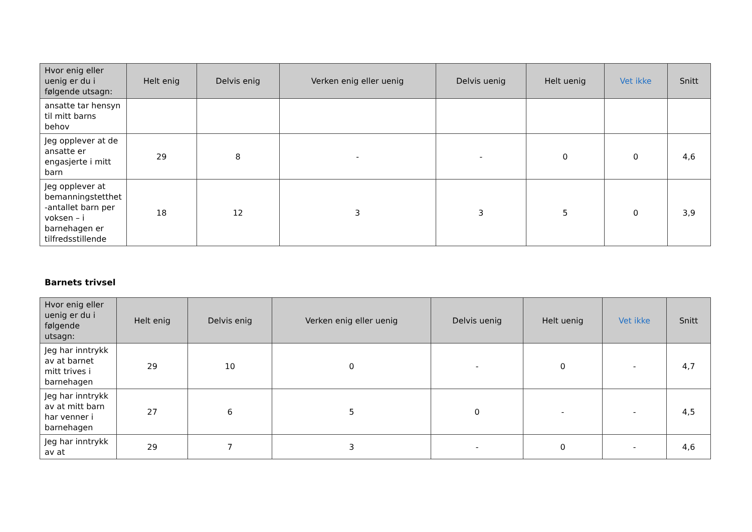| Hvor enig eller uenig er du i følgende utsagn: | Helt enig | Delvis enig | Verken enig eller uenig | Delvis uenig | Helt uenig | Vet ikke | Snitt |
| --- | --- | --- | --- | --- | --- | --- | --- |
| ansatte tar hensyn til mitt barns behov | | | | | | | |
| Jeg opplever at de ansatte er engasjerte i mitt barn | 29 | 8 | - | - | 0 | 0 | 4,6 |
| Jeg opplever at bemanningstetthet -antallet barn per voksen – i barnehagen er tilfredsstillende | 18 | 12 | 3 | 3 | 5 | 0 | 3,9 |
Barnets trivsel
| Hvor enig eller uenig er du i følgende utsagn: | Helt enig | Delvis enig | Verken enig eller uenig | Delvis uenig | Helt uenig | Vet ikke | Snitt |
| --- | --- | --- | --- | --- | --- | --- | --- |
| Jeg har inntrykk av at barnet mitt trives i barnehagen | 29 | 10 | 0 | - | 0 | - | 4,7 |
| Jeg har inntrykk av at mitt barn har venner i barnehagen | 27 | 6 | 5 | 0 | - | - | 4,5 |
| Jeg har inntrykk av at | 29 | 7 | 3 | - | 0 | - | 4,6 |